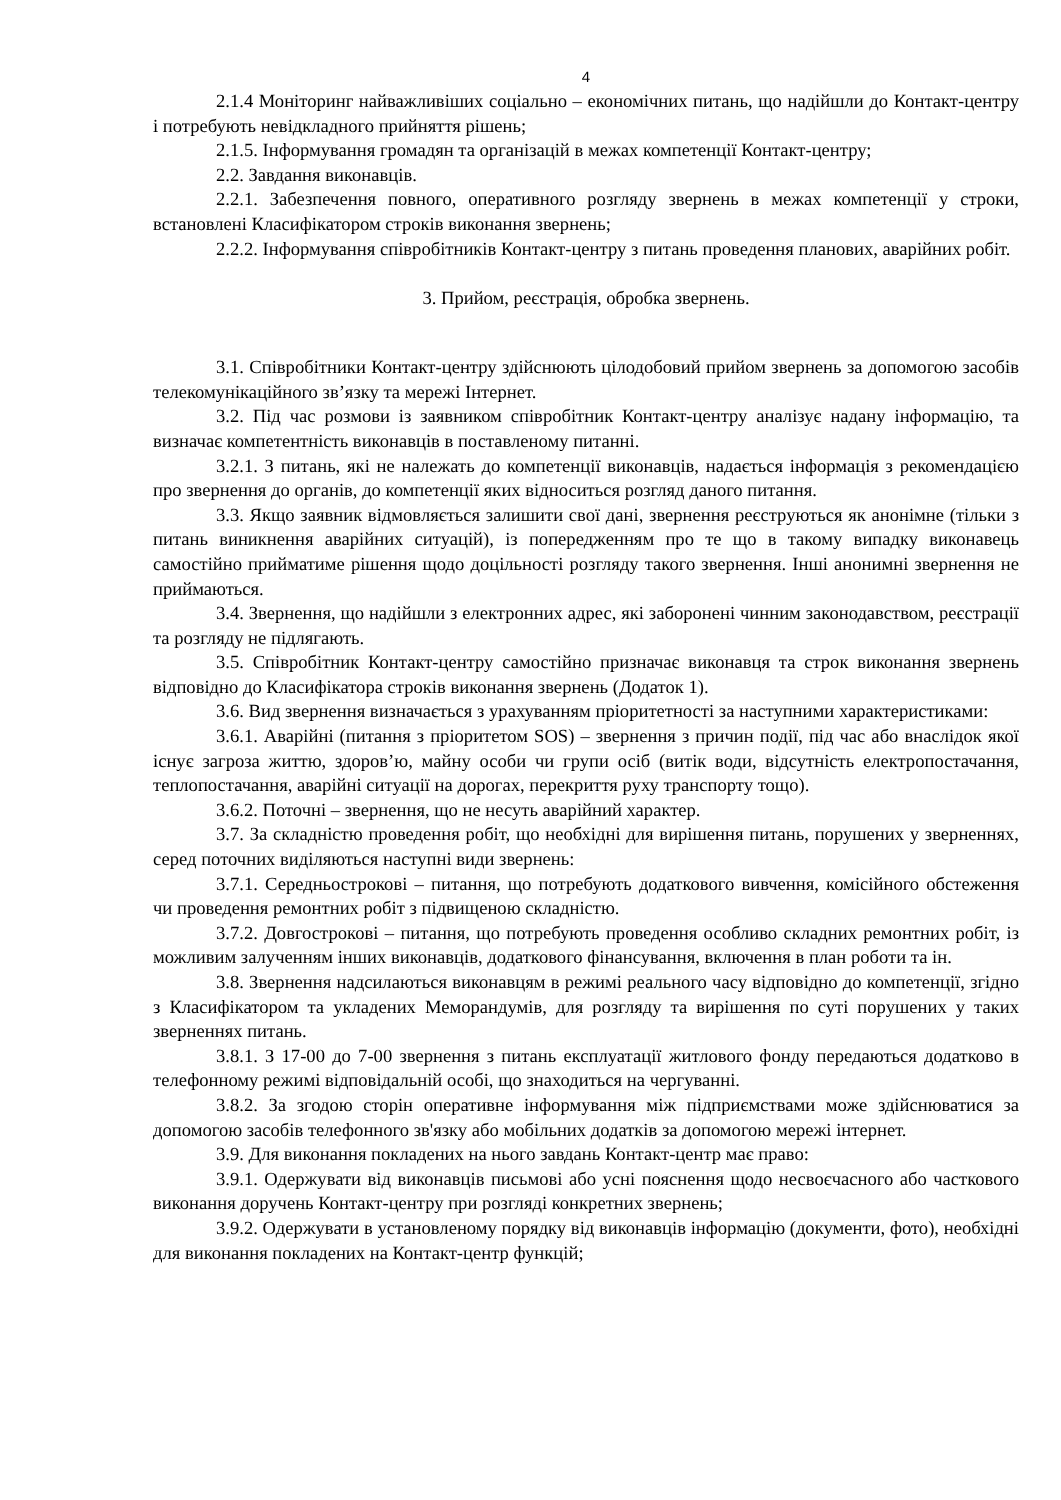4
2.1.4 Моніторинг найважливіших соціально – економічних питань, що надійшли до Контакт-центру і потребують невідкладного прийняття рішень;
2.1.5. Інформування громадян та організацій в межах компетенції Контакт-центру;
2.2. Завдання виконавців.
2.2.1. Забезпечення повного, оперативного розгляду звернень в межах компетенції у строки, встановлені Класифікатором строків виконання звернень;
2.2.2. Інформування співробітників Контакт-центру з питань проведення планових, аварійних робіт.
3. Прийом, реєстрація, обробка звернень.
3.1. Співробітники Контакт-центру здійснюють цілодобовий прийом звернень за допомогою засобів телекомунікаційного зв’язку та мережі Інтернет.
3.2. Під час розмови із заявником співробітник Контакт-центру аналізує надану інформацію, та визначає компетентність виконавців в поставленому питанні.
3.2.1. З питань, які не належать до компетенції виконавців, надається інформація з рекомендацією про звернення до органів, до компетенції яких відноситься розгляд даного питання.
3.3. Якщо заявник відмовляється залишити свої дані, звернення реєструються як анонімне (тільки з питань виникнення аварійних ситуацій), із попередженням про те що в такому випадку виконавець самостійно прийматиме рішення щодо доцільності розгляду такого звернення. Інші анонимні звернення не приймаються.
3.4. Звернення, що надійшли з електронних адрес, які заборонені чинним законодавством, реєстрації та розгляду не підлягають.
3.5. Співробітник Контакт-центру самостійно призначає виконавця та строк виконання звернень відповідно до Класифікатора строків виконання звернень (Додаток 1).
3.6. Вид звернення визначається з урахуванням пріоритетності за наступними характеристиками:
3.6.1. Аварійні (питання з пріоритетом SOS) – звернення з причин події, під час або внаслідок якої існує загроза життю, здоров’ю, майну особи чи групи осіб (витік води, відсутність електропостачання, теплопостачання, аварійні ситуації на дорогах, перекриття руху транспорту тощо).
3.6.2. Поточні – звернення, що не несуть аварійний характер.
3.7. За складністю проведення робіт, що необхідні для вирішення питань, порушених у зверненнях, серед поточних виділяються наступні види звернень:
3.7.1. Середньострокові – питання, що потребують додаткового вивчення, комісійного обстеження чи проведення ремонтних робіт з підвищеною складністю.
3.7.2. Довгострокові – питання, що потребують проведення особливо складних ремонтних робіт, із можливим залученням інших виконавців, додаткового фінансування, включення в план роботи та ін.
3.8. Звернення надсилаються виконавцям в режимі реального часу відповідно до компетенції, згідно з Класифікатором та укладених Меморандумів, для розгляду та вирішення по суті порушених у таких зверненнях питань.
3.8.1. З 17-00 до 7-00 звернення з питань експлуатації житлового фонду передаються додатково в телефонному режимі відповідальній особі, що знаходиться на чергуванні.
3.8.2. За згодою сторін оперативне інформування між підприємствами може здійснюватися за допомогою засобів телефонного зв'язку або мобільних додатків за допомогою мережі інтернет.
3.9. Для виконання покладених на нього завдань Контакт-центр має право:
3.9.1. Одержувати від виконавців письмові або усні пояснення щодо несвоєчасного або часткового виконання доручень Контакт-центру при розгляді конкретних звернень;
3.9.2. Одержувати в установленому порядку від виконавців інформацію (документи, фото), необхідні для виконання покладених на Контакт-центр функцій;